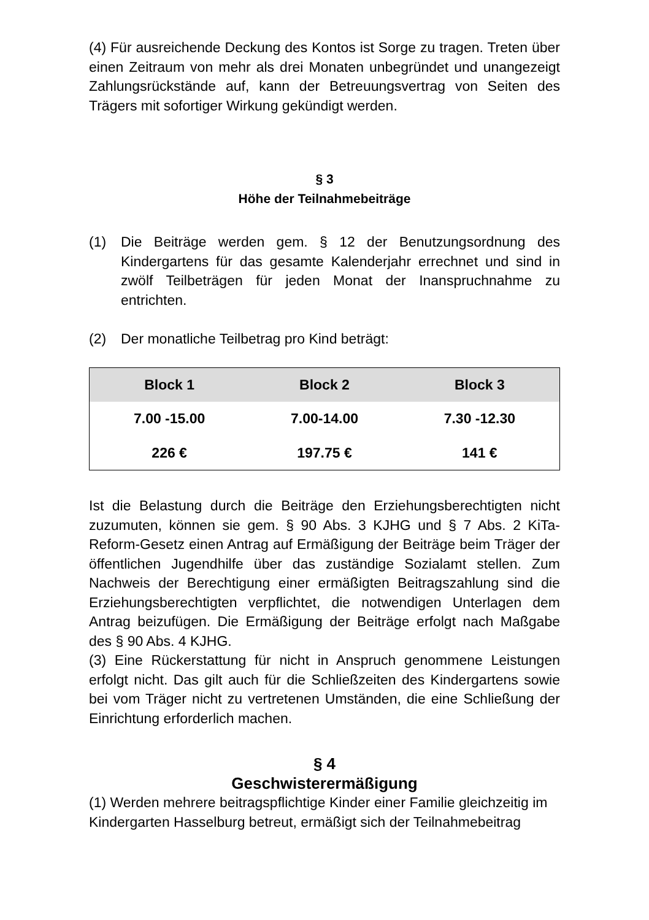(4) Für ausreichende Deckung des Kontos ist Sorge zu tragen. Treten über einen Zeitraum von mehr als drei Monaten unbegründet und unangezeigt Zahlungsrückstände auf, kann der Betreuungsvertrag von Seiten des Trägers mit sofortiger Wirkung gekündigt werden.
§ 3
Höhe der Teilnahmebeiträge
(1) Die Beiträge werden gem. § 12 der Benutzungsordnung des Kindergartens für das gesamte Kalenderjahr errechnet und sind in zwölf Teilbeträgen für jeden Monat der Inanspruchnahme zu entrichten.
(2) Der monatliche Teilbetrag pro Kind beträgt:
| Block 1 | Block 2 | Block 3 |
| --- | --- | --- |
| 7.00 -15.00 | 7.00-14.00 | 7.30 -12.30 |
| 226 € | 197.75 € | 141 € |
Ist die Belastung durch die Beiträge den Erziehungsberechtigten nicht zuzumuten, können sie gem. § 90 Abs. 3 KJHG und § 7 Abs. 2 KiTa-Reform-Gesetz einen Antrag auf Ermäßigung der Beiträge beim Träger der öffentlichen Jugendhilfe über das zuständige Sozialamt stellen. Zum Nachweis der Berechtigung einer ermäßigten Beitragszahlung sind die Erziehungsberechtigten verpflichtet, die notwendigen Unterlagen dem Antrag beizufügen. Die Ermäßigung der Beiträge erfolgt nach Maßgabe des § 90 Abs. 4 KJHG.
(3) Eine Rückerstattung für nicht in Anspruch genommene Leistungen erfolgt nicht. Das gilt auch für die Schließzeiten des Kindergartens sowie bei vom Träger nicht zu vertretenen Umständen, die eine Schließung der Einrichtung erforderlich machen.
§ 4
Geschwisterermäßigung
(1) Werden mehrere beitragspflichtige Kinder einer Familie gleichzeitig im Kindergarten Hasselburg betreut, ermäßigt sich der Teilnahmebeitrag